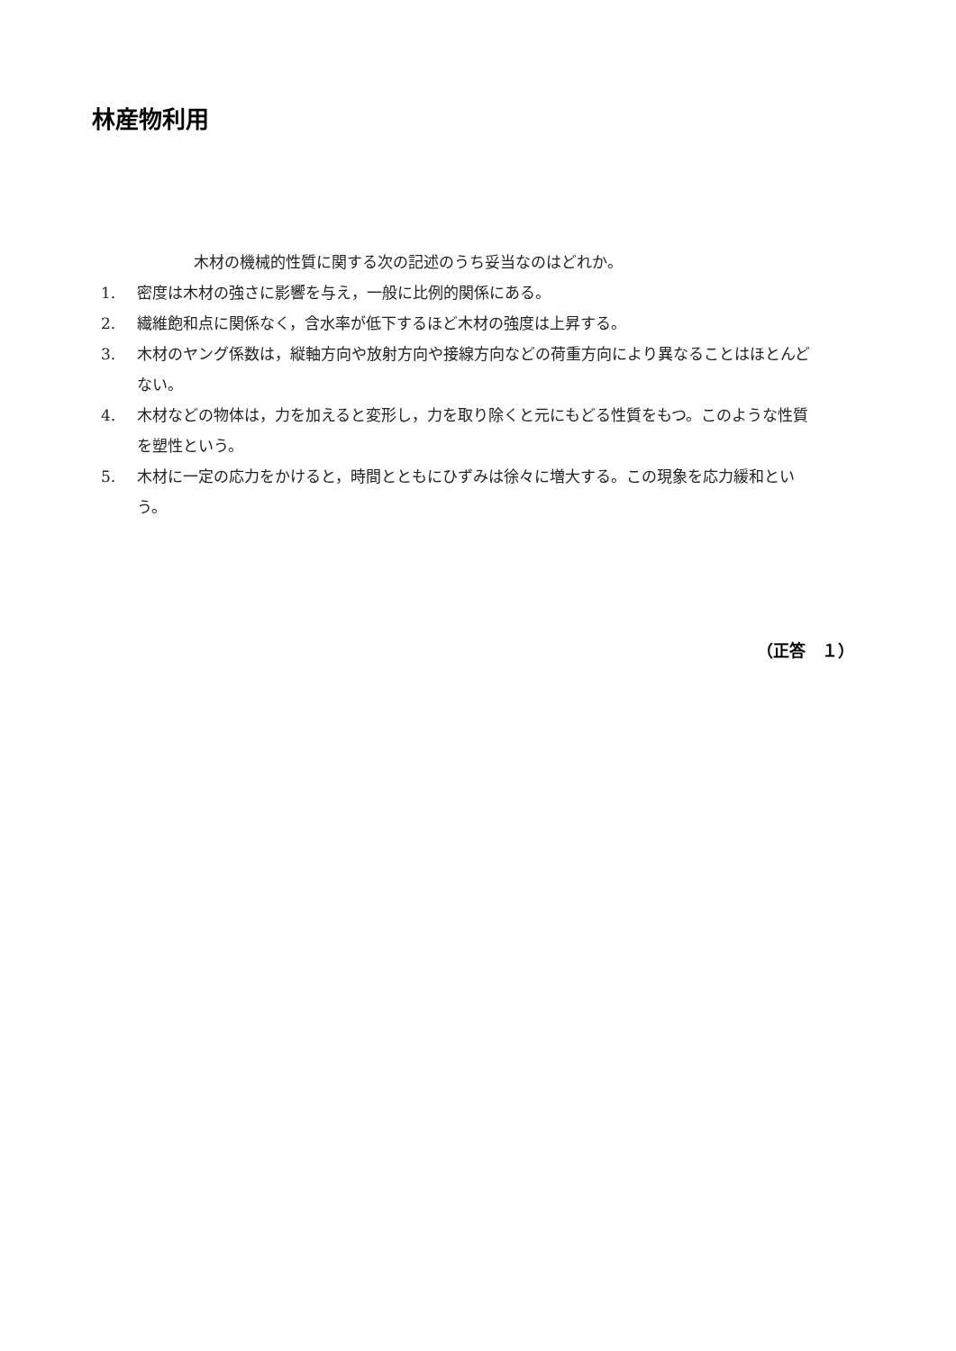林産物利用
木材の機械的性質に関する次の記述のうち妥当なのはどれか。
1. 密度は木材の強さに影響を与え，一般に比例的関係にある。
2. 繊維飽和点に関係なく，含水率が低下するほど木材の強度は上昇する。
3. 木材のヤング係数は，縦軸方向や放射方向や接線方向などの荷重方向により異なることはほとんどない。
4. 木材などの物体は，力を加えると変形し，力を取り除くと元にもどる性質をもつ。このような性質を塑性という。
5. 木材に一定の応力をかけると，時間とともにひずみは徐々に増大する。この現象を応力緩和という。
（正答　１）